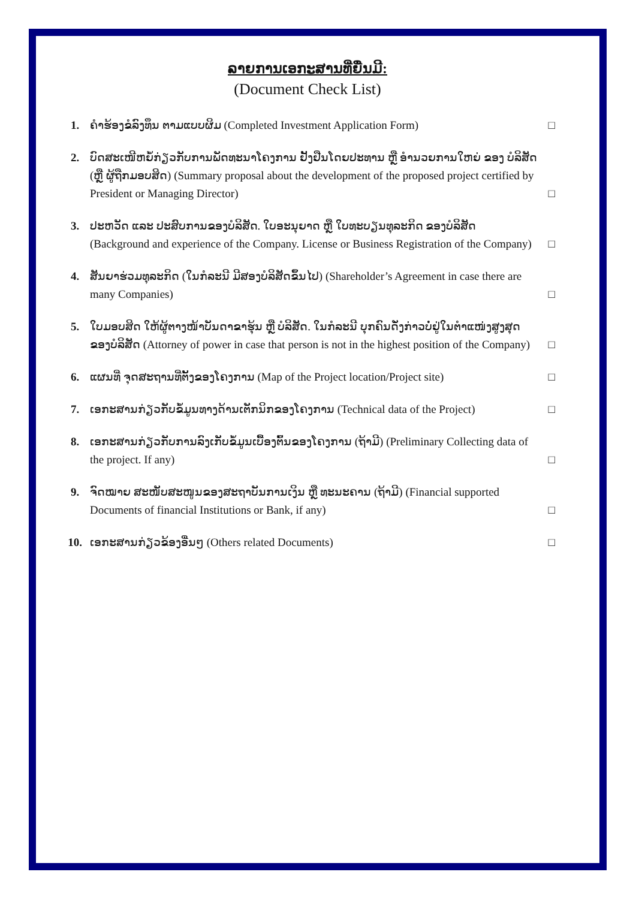ລາຍການເອກະສານທີ່ຍື່ນມີ:
(Document Check List)
1. ຄຳຮ້ອງຂໍລົງທຶນ ຕາມແບບຜິມ (Completed Investment Application Form)
□
2. ບົດສະເໜີຫຍໍ້ກ່ຽວກັບການພັດທະນາໂຄງການ ຢັ້ງຢືນໂດຍປະທານ ຫຼື ອຳນວຍການໃຫຍ່ ຂອງ ບໍລິສັດ (ຫຼື ຜູ້ຖືກມອບສິດ) (Summary proposal about the development of the proposed project certified by President or Managing Director)
□
3. ປະຫວັດ ແລະ ປະສົບການຂອງບໍລິສັດ. ໃບອະນຸຍາດ ຫຼື ໃບທະບຽນທຸລະກິດ ຂອງບໍລິສັດ (Background and experience of the Company. License or Business Registration of the Company)
□
4. ສັນຍາຮ່ວມທຸລະກິດ (ໃນກໍລະນີ ມີສອງບໍລິສັດຂຶ້ນໄປ) (Shareholder’s Agreement in case there are many Companies)
□
5. ໃບມອບສິດ ໃຫ້ຜູ້ຕາງໜ້າບັນດາຂາຮຸ້ນ ຫຼື ບໍລິສັດ. ໃນກໍລະນີ ບຸກຄົນດັ່ງກ່າວບໍ່ຢູ່ໃນຕຳແໜ່ງສູງສຸດຂອງບໍລິສັດ (Attorney of power in case that person is not in the highest position of the Company)
□
6. ແຜນທີ່ ຈຸດສະຖານທີ່ຕັ້ງຂອງໂຄງການ (Map of the Project location/Project site)
□
7. ເອກະສານກ່ຽວກັບຂໍ້ມູນທາງດ້ານເຕັກນິກຂອງໂຄງການ (Technical data of the Project)
□
8. ເອກະສານກ່ຽວກັບການລົງເກັບຂໍ້ມູນເບື້ອງຕົ້ນຂອງໂຄງການ (ຖ້າມີ) (Preliminary Collecting data of the project. If any)
□
9. ຈົດໝາຍ ສະໜັບສະໜູນຂອງສະຖາບັນການເງິນ ຫຼື ທະນະຄານ (ຖ້າມີ) (Financial supported Documents of financial Institutions or Bank, if any)
□
10. ເອກະສານກ່ຽວຂ້ອງອື່ນໆ (Others related Documents)
□